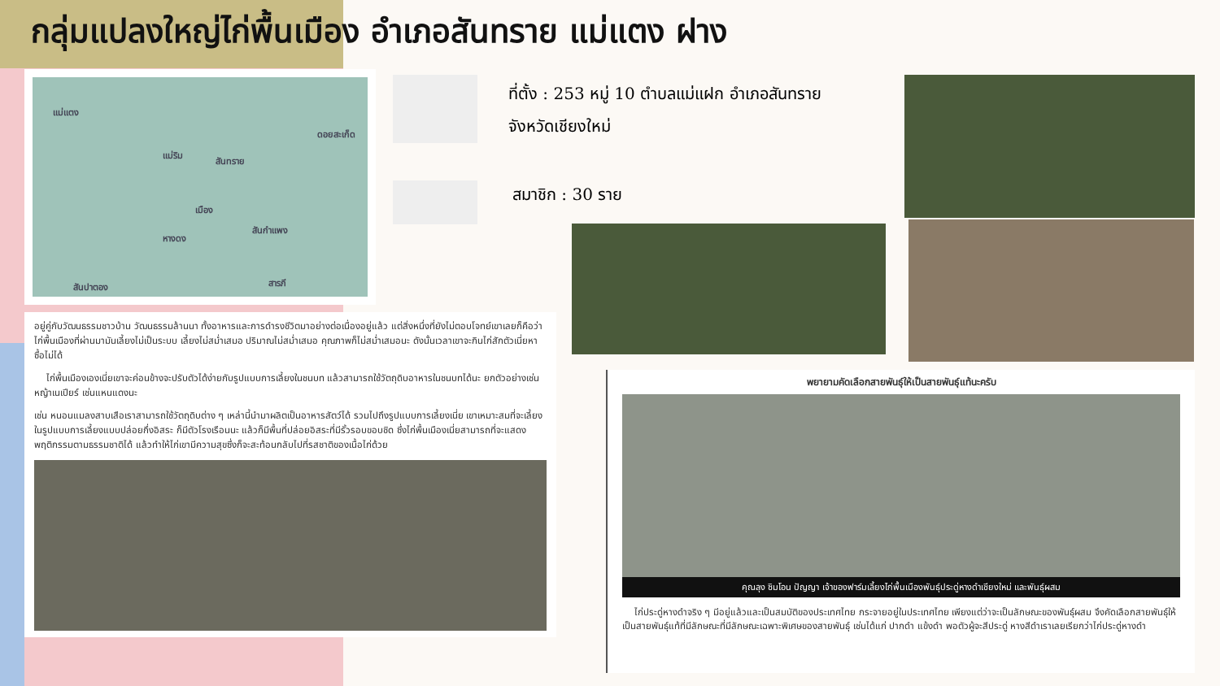กลุ่มแปลงใหญ่ไก่พื้นเมือง อำเภอสันทราย แม่แตง ฝาง
แม่แตง
ดอยสะเก็ด
แม่ริม
สันทราย
เมือง
สันกำแพง
หางดง
สันปาตอง สารภี
ที่ตั้ง : 253 หมู่ 10 ตำบลแม่แฝก อำเภอสันทราย
จังหวัดเชียงใหม่
สมาชิก : 30 ราย
อยู่คู่กับวัฒนธรรมชาวบ้าน วัฒนธรรมล้านนา ทั้งอาหารและการดำรงชีวิตมาอย่างต่อเนื่องอยู่แล้ว แต่สิ่งหนึ่งที่ยังไม่ตอบโจทย์เขาเลยก็คือว่าไก่พื้นเมืองที่ผ่านมามันเลี้ยงไม่เป็นระบบ เลี้ยงไม่สม่ำเสมอ ปริมาณไม่สม่ำเสมอ คุณภาพก็ไม่สม่ำเสมอนะ ดังนั้นเวลาเขาจะกินไก่สักตัวเนี่ยหาซื้อไม่ได้
ไก่พื้นเมืองเองเนี่ยเขาจะค่อนข้างจะปรับตัวได้ง่ายกับรูปแบบการเลี้ยงในชนบท แล้วสามารถใช้วัตถุดิบอาหารในชนบทได้นะ ยกตัวอย่างเช่นหญ้าเนเปียร์ เช่นแหนแดงนะ
เช่น หนอนแมลงสาบเสือเราสามารถใช้วัตถุดิบต่าง ๆ เหล่านี้นำมาผลิตเป็นอาหารสัตว์ได้ รวมไปถึงรูปแบบการเลี้ยงเนี่ย เขาเหมาะสมที่จะเลี้ยงในรูปแบบการเลี้ยงแบบปล่อยกึ่งอิสระ ก็มีตัวโรงเรือนนะ แล้วก็มีพื้นที่ปล่อยอิสระที่มีรั้วรอบขอบชิด ซึ่งไก่พื้นเมืองเนี่ยสามารถที่จะแสดงพฤติกรรมตามธรรมชาติได้ แล้วทำให้ไก่เขามีความสุขซึ่งก็จะสะท้อนกลับไปที่รสชาติของเนื้อไก่ด้วย
พยายามคัดเลือกสายพันธุ์ให้เป็นสายพันธุ์แท้นะครับ
คุณลุง ซิมโอน ปัญญา เจ้าของฟาร์มเลี้ยงไก่พื้นเมืองพันธุ์ประดู่หางดำเชียงใหม่ และพันธุ์ผสม
ไก่ประดู่หางดำจริง ๆ มีอยู่แล้วและเป็นสมบัติของประเทศไทย กระจายอยู่ในประเทศไทย เพียงแต่ว่าจะเป็นลักษณะของพันธุ์ผสม จึงคัดเลือกสายพันธุ์ให้เป็นสายพันธุ์แท้ที่มีลักษณะที่มีลักษณะเฉพาะพิเศษของสายพันธุ์ เช่นได้แก่ ปากดำ แข้งดำ พอตัวผู้จะสีประดู่ หางสีดำเราเลยเรียกว่าไก่ประดู่หางดำ